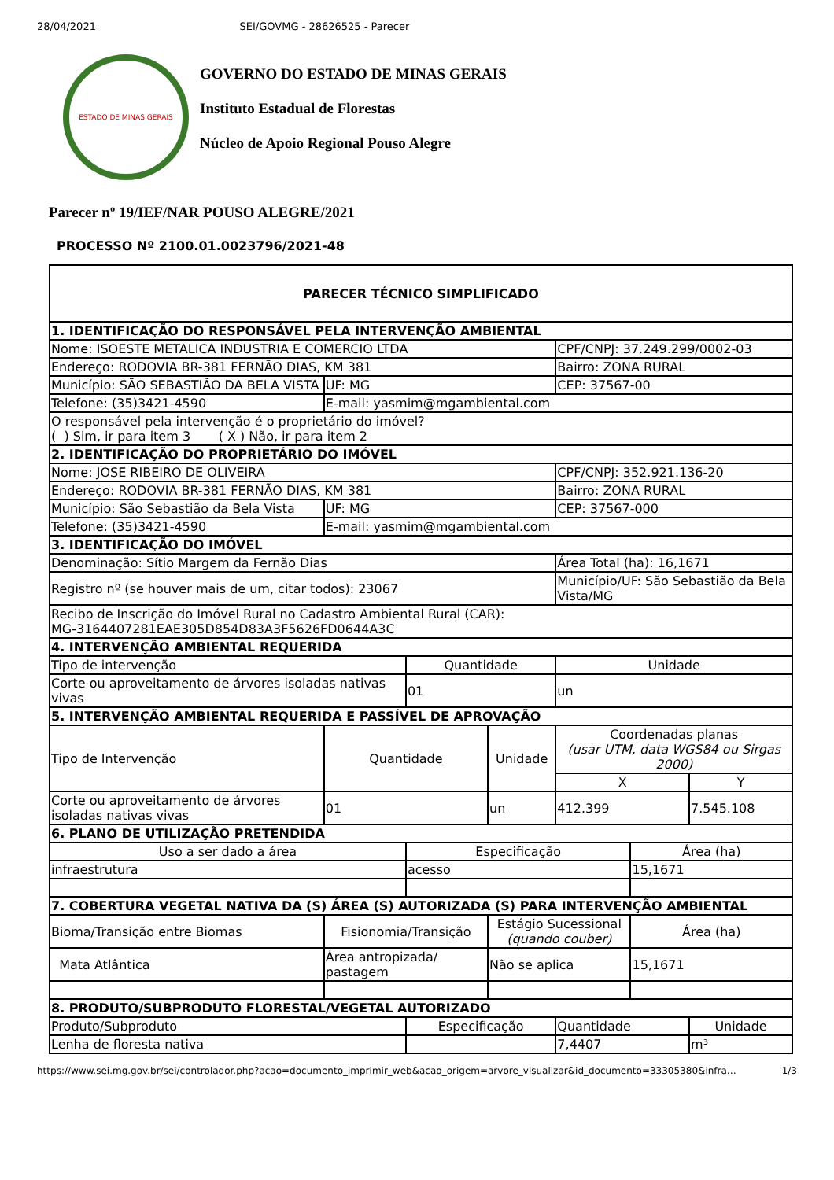28/04/2021 SEI/GOVMG - 28626525 - Parecer
ESTADO DE MINAS GERAIS
GOVERNO DO ESTADO DE MINAS GERAIS
Instituto Estadual de Florestas
Núcleo de Apoio Regional Pouso Alegre
Parecer nº 19/IEF/NAR POUSO ALEGRE/2021
PROCESSO Nº 2100.01.0023796/2021-48
| PARECER TÉCNICO SIMPLIFICADO | | | | | | |
| --- | --- | --- | --- | --- | --- | --- |
| 1. IDENTIFICAÇÃO DO RESPONSÁVEL PELA INTERVENÇÃO AMBIENTAL | | | | | | |
| Nome: ISOESTE METALICA INDUSTRIA E COMERCIO LTDA | | | | CPF/CNPJ: 37.249.299/0002-03 | | |
| Endereço: RODOVIA BR-381 FERNÃO DIAS, KM 381 | | | | Bairro: ZONA RURAL | | |
| Município: SÃO SEBASTIÃO DA BELA VISTA | UF: MG | | | CEP: 37567-00 | | |
| Telefone: (35)3421-4590 | E-mail: yasmim@mgambiental.com | | | | | |
| O responsável pela intervenção é o proprietário do imóvel? ( ) Sim, ir para item 3 ( X ) Não, ir para item 2 | | | | | | |
| 2. IDENTIFICAÇÃO DO PROPRIETÁRIO DO IMÓVEL | | | | | | |
| Nome: JOSE RIBEIRO DE OLIVEIRA | | | | CPF/CNPJ: 352.921.136-20 | | |
| Endereço: RODOVIA BR-381 FERNÃO DIAS, KM 381 | | | | Bairro: ZONA RURAL | | |
| Município: São Sebastião da Bela Vista | UF: MG | | | CEP: 37567-000 | | |
| Telefone: (35)3421-4590 | E-mail: yasmim@mgambiental.com | | | | | |
| 3. IDENTIFICAÇÃO DO IMÓVEL | | | | | | |
| Denominação: Sítio Margem da Fernão Dias | | | | Área Total (ha): 16,1671 | | |
| Registro nº (se houver mais de um, citar todos): 23067 | | | | Município/UF: São Sebastião da Bela Vista/MG | | |
| Recibo de Inscrição do Imóvel Rural no Cadastro Ambiental Rural (CAR): MG-3164407281EAE305D854D83A3F5626FD0644A3C | | | | | | |
| 4. INTERVENÇÃO AMBIENTAL REQUERIDA | | | | | | |
| Tipo de intervenção | | Quantidade | | Unidade | | |
| Corte ou aproveitamento de árvores isoladas nativas vivas | | 01 | | un | | |
| 5. INTERVENÇÃO AMBIENTAL REQUERIDA E PASSÍVEL DE APROVAÇÃO | | | | | | |
| Tipo de Intervenção | Quantidade | | Unidade | Coordenadas planas (usar UTM, data WGS84 ou Sirgas 2000) | | |
| | | | | X | | Y |
| Corte ou aproveitamento de árvores isoladas nativas vivas | 01 | | un | 412.399 | | 7.545.108 |
| 6. PLANO DE UTILIZAÇÃO PRETENDIDA | | | | | | |
| Uso a ser dado a área | | Especificação | | | Área (ha) | |
| infraestrutura | | acesso | | | 15,1671 | |
| 7. COBERTURA VEGETAL NATIVA DA (S) ÁREA (S) AUTORIZADA (S) PARA INTERVENÇÃO AMBIENTAL | | | | | | |
| Bioma/Transição entre Biomas | Fisionomia/Transição | | Estágio Sucessional (quando couber) | | Área (ha) | |
| Mata Atlântica | Área antropizada/ pastagem | | Não se aplica | | 15,1671 | |
| 8. PRODUTO/SUBPRODUTO FLORESTAL/VEGETAL AUTORIZADO | | | | | | |
| Produto/Subproduto | | Especificação | | Quantidade | | Unidade |
| Lenha de floresta nativa | | | | 7,4407 | | m³ |
https://www.sei.mg.gov.br/sei/controlador.php?acao=documento_imprimir_web&acao_origem=arvore_visualizar&id_documento=33305380&infra… 1/3